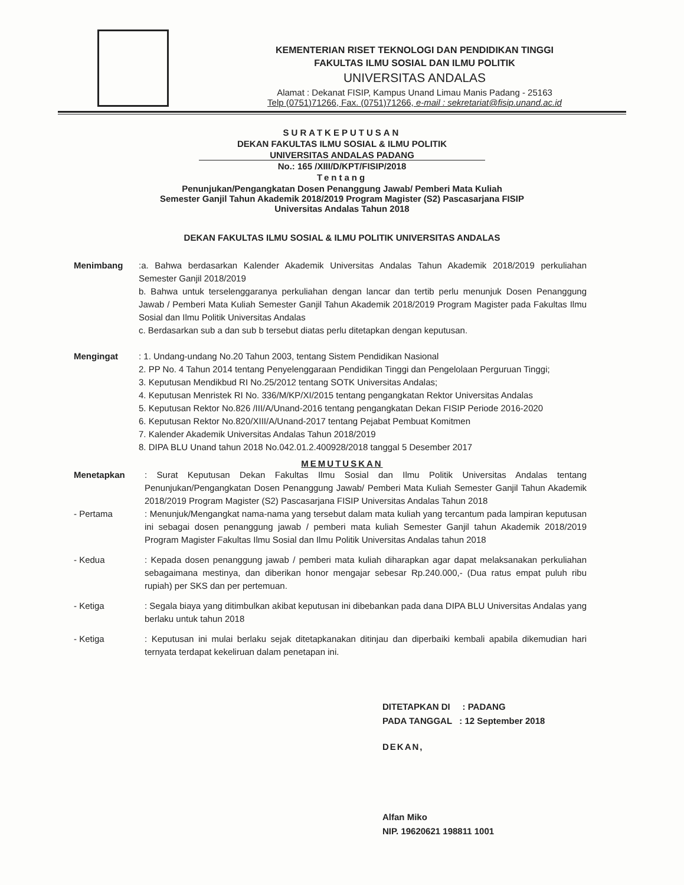KEMENTERIAN RISET TEKNOLOGI DAN PENDIDIKAN TINGGI
FAKULTAS ILMU SOSIAL DAN ILMU POLITIK
UNIVERSITAS ANDALAS
Alamat : Dekanat FISIP, Kampus Unand Limau Manis Padang - 25163
Telp (0751)71266, Fax. (0751)71266, e-mail : sekretariat@fisip.unand.ac.id
SURATKEPUTUSAN
DEKAN FAKULTAS ILMU SOSIAL & ILMU POLITIK
UNIVERSITAS ANDALAS PADANG
No.: 165 /XIII/D/KPT/FISIP/2018
Tentang
Penunjukan/Pengangkatan Dosen Penanggung Jawab/ Pemberi Mata Kuliah
Semester Ganjil Tahun Akademik 2018/2019 Program Magister (S2) Pascasarjana FISIP
Universitas Andalas Tahun 2018
DEKAN FAKULTAS ILMU SOSIAL & ILMU POLITIK UNIVERSITAS ANDALAS
Menimbang :a. Bahwa berdasarkan Kalender Akademik Universitas Andalas Tahun Akademik 2018/2019 perkuliahan Semester Ganjil 2018/2019
b. Bahwa untuk terselenggaranya perkuliahan dengan lancar dan tertib perlu menunjuk Dosen Penanggung Jawab / Pemberi Mata Kuliah Semester Ganjil Tahun Akademik 2018/2019 Program Magister pada Fakultas Ilmu Sosial dan Ilmu Politik Universitas Andalas
c. Berdasarkan sub a dan sub b tersebut diatas perlu ditetapkan dengan keputusan.
Mengingat : 1. Undang-undang No.20 Tahun 2003, tentang Sistem Pendidikan Nasional
2. PP No. 4 Tahun 2014 tentang Penyelenggaraan Pendidikan Tinggi dan Pengelolaan Perguruan Tinggi;
3. Keputusan Mendikbud RI No.25/2012 tentang SOTK Universitas Andalas;
4. Keputusan Menristek RI No. 336/M/KP/XI/2015 tentang pengangkatan Rektor Universitas Andalas
5. Keputusan Rektor No.826 /III/A/Unand-2016 tentang pengangkatan Dekan FISIP Periode 2016-2020
6. Keputusan Rektor No.820/XIII/A/Unand-2017 tentang Pejabat Pembuat Komitmen
7. Kalender Akademik Universitas Andalas Tahun 2018/2019
8. DIPA BLU Unand tahun 2018 No.042.01.2.400928/2018 tanggal 5 Desember 2017
MEMUTUSKAN
Menetapkan : Surat Keputusan Dekan Fakultas Ilmu Sosial dan Ilmu Politik Universitas Andalas tentang Penunjukan/Pengangkatan Dosen Penanggung Jawab/ Pemberi Mata Kuliah Semester Ganjil Tahun Akademik 2018/2019 Program Magister (S2) Pascasarjana FISIP Universitas Andalas Tahun 2018
- Pertama : Menunjuk/Mengangkat nama-nama yang tersebut dalam mata kuliah yang tercantum pada lampiran keputusan ini sebagai dosen penanggung jawab / pemberi mata kuliah Semester Ganjil tahun Akademik 2018/2019 Program Magister Fakultas Ilmu Sosial dan Ilmu Politik Universitas Andalas tahun 2018
- Kedua : Kepada dosen penanggung jawab / pemberi mata kuliah diharapkan agar dapat melaksanakan perkuliahan sebagaimana mestinya, dan diberikan honor mengajar sebesar Rp.240.000,- (Dua ratus empat puluh ribu rupiah) per SKS dan per pertemuan.
- Ketiga : Segala biaya yang ditimbulkan akibat keputusan ini dibebankan pada dana DIPA BLU Universitas Andalas yang berlaku untuk tahun 2018
- Ketiga : Keputusan ini mulai berlaku sejak ditetapkanakan ditinjau dan diperbaiki kembali apabila dikemudian hari ternyata terdapat kekeliruan dalam penetapan ini.
DITETAPKAN DI : PADANG
PADA TANGGAL : 12 September 2018
DEKAN,
Alfan Miko
NIP. 19620621 198811 1001